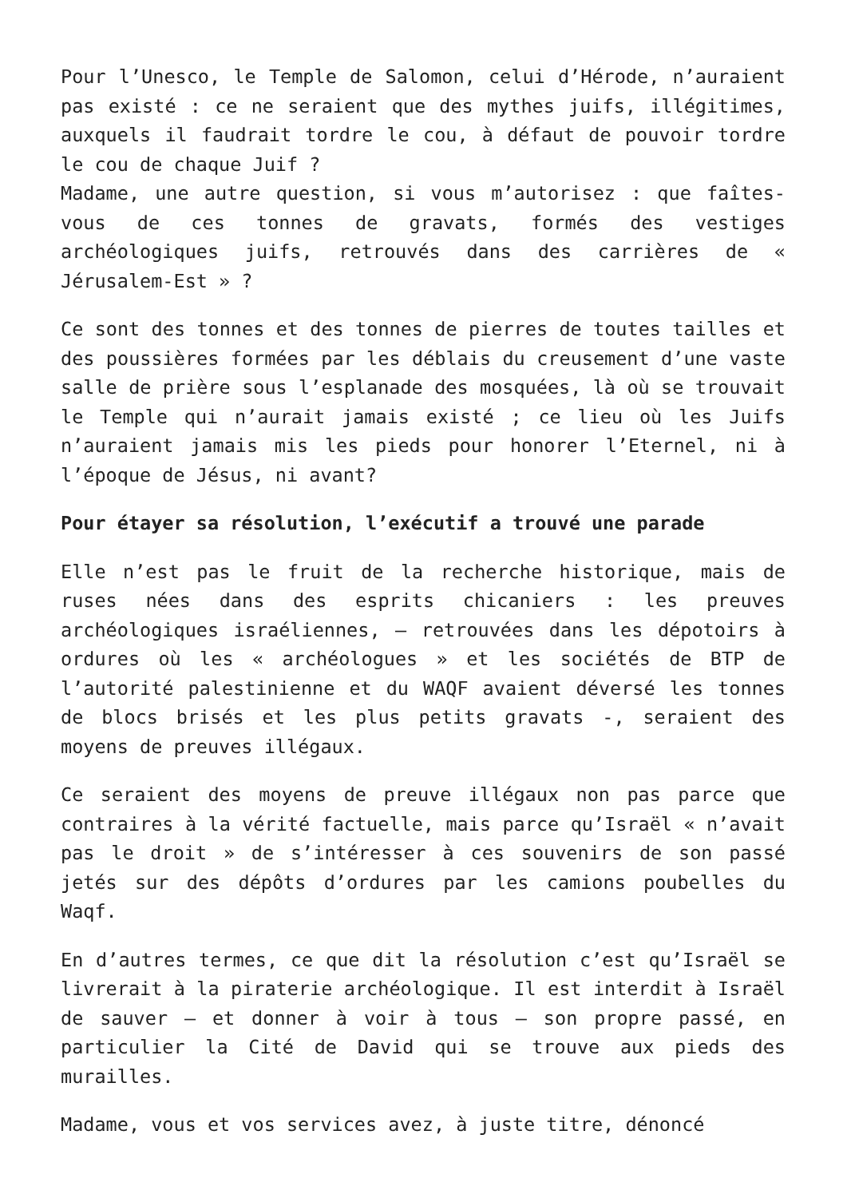Pour l’Unesco, le Temple de Salomon, celui d’Hérode, n’auraient pas existé : ce ne seraient que des mythes juifs, illégitimes, auxquels il faudrait tordre le cou, à défaut de pouvoir tordre le cou de chaque Juif ?
Madame, une autre question, si vous m’autorisez : que faîtes-vous de ces tonnes de gravats, formés des vestiges archéologiques juifs, retrouvés dans des carrières de « Jérusalem-Est » ?
Ce sont des tonnes et des tonnes de pierres de toutes tailles et des poussières formées par les déblais du creusement d’une vaste salle de prière sous l’esplanade des mosquées, là où se trouvait le Temple qui n’aurait jamais existé ; ce lieu où les Juifs n’auraient jamais mis les pieds pour honorer l’Eternel, ni à l’époque de Jésus, ni avant?
Pour étayer sa résolution, l’exécutif a trouvé une parade
Elle n’est pas le fruit de la recherche historique, mais de ruses nées dans des esprits chicaniers : les preuves archéologiques israéliennes, – retrouvées dans les dépotoirs à ordures où les « archéologues » et les sociétés de BTP de l’autorité palestinienne et du WAQF avaient déversé les tonnes de blocs brisés et les plus petits gravats -, seraient des moyens de preuves illégaux.
Ce seraient des moyens de preuve illégaux non pas parce que contraires à la vérité factuelle, mais parce qu’Israël « n’avait pas le droit » de s’intéresser à ces souvenirs de son passé jetés sur des dépôts d’ordures par les camions poubelles du Waqf.
En d’autres termes, ce que dit la résolution c’est qu’Israël se livrerait à la piraterie archéologique. Il est interdit à Israël de sauver – et donner à voir à tous – son propre passé, en particulier la Cité de David qui se trouve aux pieds des murailles.
Madame, vous et vos services avez, à juste titre, dénoncé